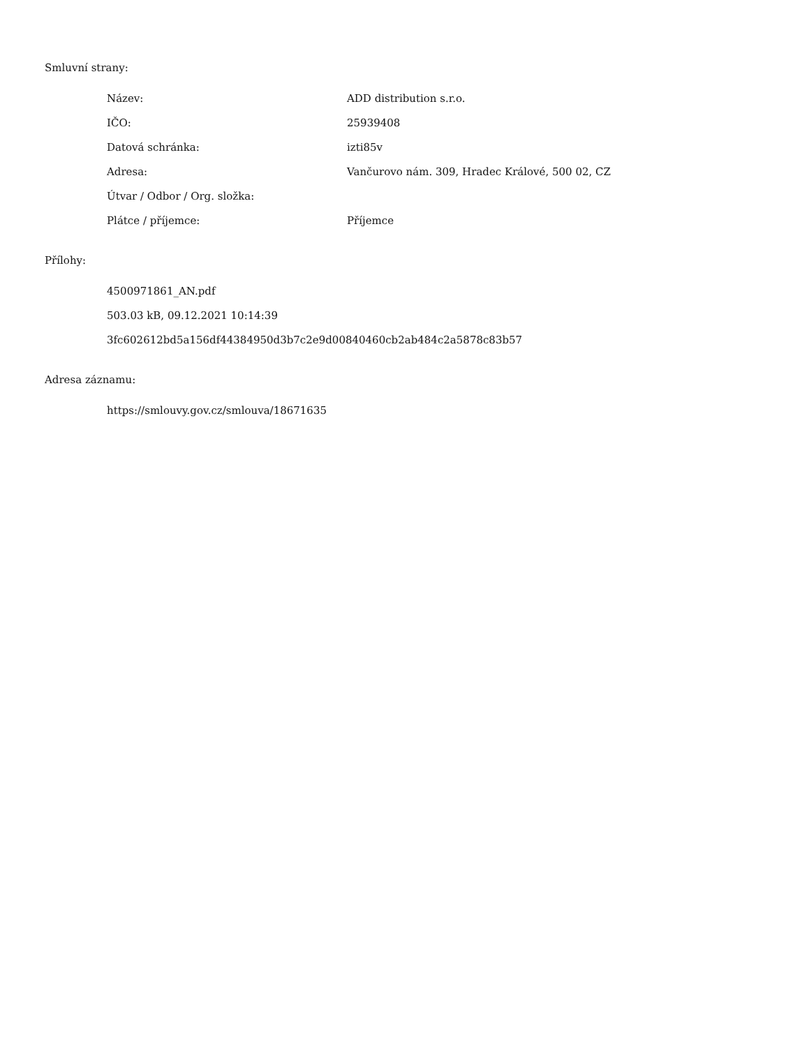Smluvní strany:
| Název: | ADD distribution s.r.o. |
| IČO: | 25939408 |
| Datová schránka: | izti85v |
| Adresa: | Vančurovo nám. 309, Hradec Králové, 500 02, CZ |
| Útvar / Odbor / Org. složka: | |
| Plátce / příjemce: | Příjemce |
Přílohy:
4500971861_AN.pdf
503.03 kB, 09.12.2021 10:14:39
3fc602612bd5a156df44384950d3b7c2e9d00840460cb2ab484c2a5878c83b57
Adresa záznamu:
https://smlouvy.gov.cz/smlouva/18671635